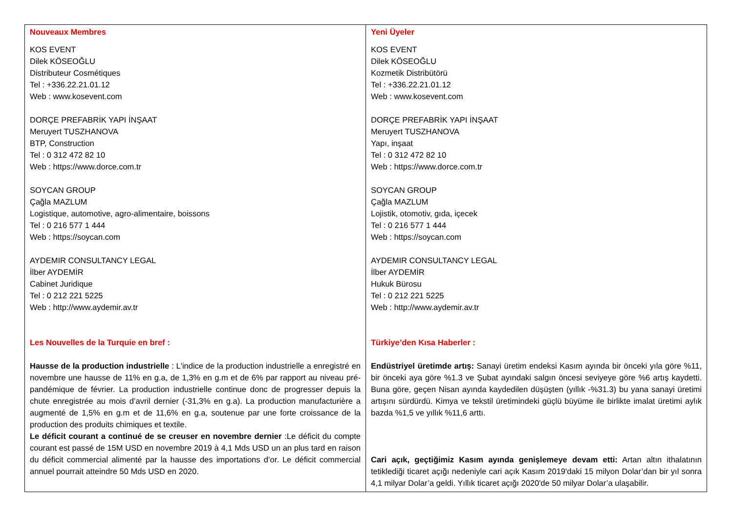| Nouveaux Membres KOS EVENT Dilek KÖSEOĞLU Distributeur Cosmétiques Tel : +336.22.21.01.12 Web : www.kosevent.com DORÇE PREFABRİK YAPI İNŞAAT Meruyert TUSZHANOVA BTP, Construction Tel : 0 312 472 82 10 Web : https://www.dorce.com.tr SOYCAN GROUP Çağla MAZLUM Logistique, automotive, agro-alimentaire, boissons Tel : 0 216 577 1 444 Web : https://soycan.com AYDEMIR CONSULTANCY LEGAL İlber AYDEMİR Cabinet Juridique Tel : 0 212 221 5225 Web : http://www.aydemir.av.tr Les Nouvelles de la Turquie en bref : Hausse de la production industrielle : L'indice de la production industrielle a enregistré en novembre une hausse de 11% en g.a, de 1,3% en g.m et de 6% par rapport au niveau pré-pandémique de février. La production industrielle continue donc de progresser depuis la chute enregistrée au mois d’avril dernier (-31,3% en g.a). La production manufacturière a augmenté de 1,5% en g.m et de 11,6% en g.a, soutenue par une forte croissance de la production des produits chimiques et textile. Le déficit courant a continué de se creuser en novembre dernier :Le déficit du compte courant est passé de 15M USD en novembre 2019 à 4,1 Mds USD un an plus tard en raison du déficit commercial alimenté par la hausse des importations d’or. Le déficit commercial annuel pourrait atteindre 50 Mds USD en 2020. | Yeni Üyeler KOS EVENT Dilek KÖSEOĞLU Kozmetik Distribütörü Tel : +336.22.21.01.12 Web : www.kosevent.com DORÇE PREFABRİK YAPI İNŞAAT Meruyert TUSZHANOVA Yapı, inşaat Tel : 0 312 472 82 10 Web : https://www.dorce.com.tr SOYCAN GROUP Çağla MAZLUM Lojistik, otomotiv, gıda, içecek Tel : 0 216 577 1 444 Web : https://soycan.com AYDEMIR CONSULTANCY LEGAL İlber AYDEMİR Hukuk Bürosu Tel : 0 212 221 5225 Web : http://www.aydemir.av.tr Türkiye’den Kısa Haberler : Endüstriyel üretimde artış: Sanayi üretim endeksi Kasım ayında bir önceki yıla göre %11, bir önceki aya göre %1.3 ve Şubat ayındaki salgın öncesi seviyeye göre %6 artış kaydetti. Buna göre, geçen Nisan ayında kaydedilen düşüşten (yıllık -%31.3) bu yana sanayi üretimi artışını sürdürdü. Kimya ve tekstil üretimindeki güçlü büyüme ile birlikte imalat üretimi aylık bazda %1,5 ve yıllık %11,6 arttı. Cari açık, geçtiğimiz Kasım ayında genişlemeye devam etti: Artan altın ithalatının tetiklediği ticaret açığı nedeniyle cari açık Kasım 2019'daki 15 milyon Dolar’dan bir yıl sonra 4,1 milyar Dolar’a geldi. Yıllık ticaret açığı 2020'de 50 milyar Dolar’a ulaşabilir. |